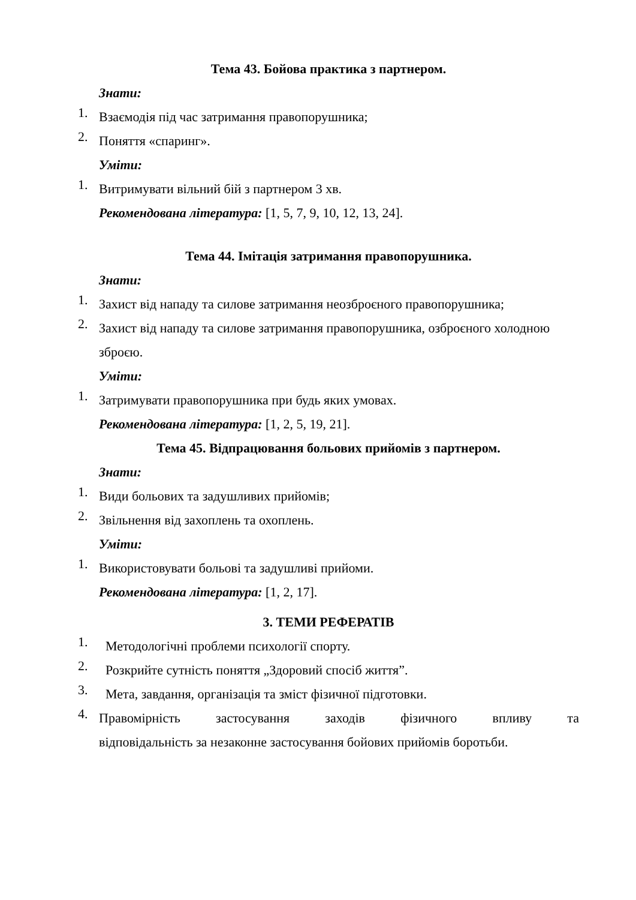Тема 43. Бойова практика з партнером.
Знати:
1.
Взаємодія під час затримання правопорушника;
2.
Поняття «спаринг».
Уміти:
1.
Витримувати вільний бій з партнером 3 хв.
Рекомендована література: [1, 5, 7, 9, 10, 12, 13, 24].
Тема 44. Імітація затримання правопорушника.
Знати:
1.
Захист від нападу та силове затримання неозброєного правопорушника;
2.
Захист від нападу та силове затримання правопорушника, озброєного холодною зброєю.
Уміти:
1.
Затримувати правопорушника при будь яких умовах.
Рекомендована література: [1, 2, 5, 19, 21].
Тема 45. Відпрацювання больових прийомів з партнером.
Знати:
1.
Види больових та задушливих прийомів;
2.
Звільнення від захоплень та охоплень.
Уміти:
1.
Використовувати больові та задушливі прийоми.
Рекомендована література: [1, 2, 17].
3. ТЕМИ РЕФЕРАТІВ
1.
Методологічні проблеми психології спорту.
2.
Розкрийте сутність поняття „Здоровий спосіб життя”.
3.
Мета, завдання, організація та зміст фізичної підготовки.
4.
Правомірність застосування заходів фізичного впливу та
відповідальність за незаконне застосування бойових прийомів боротьби.